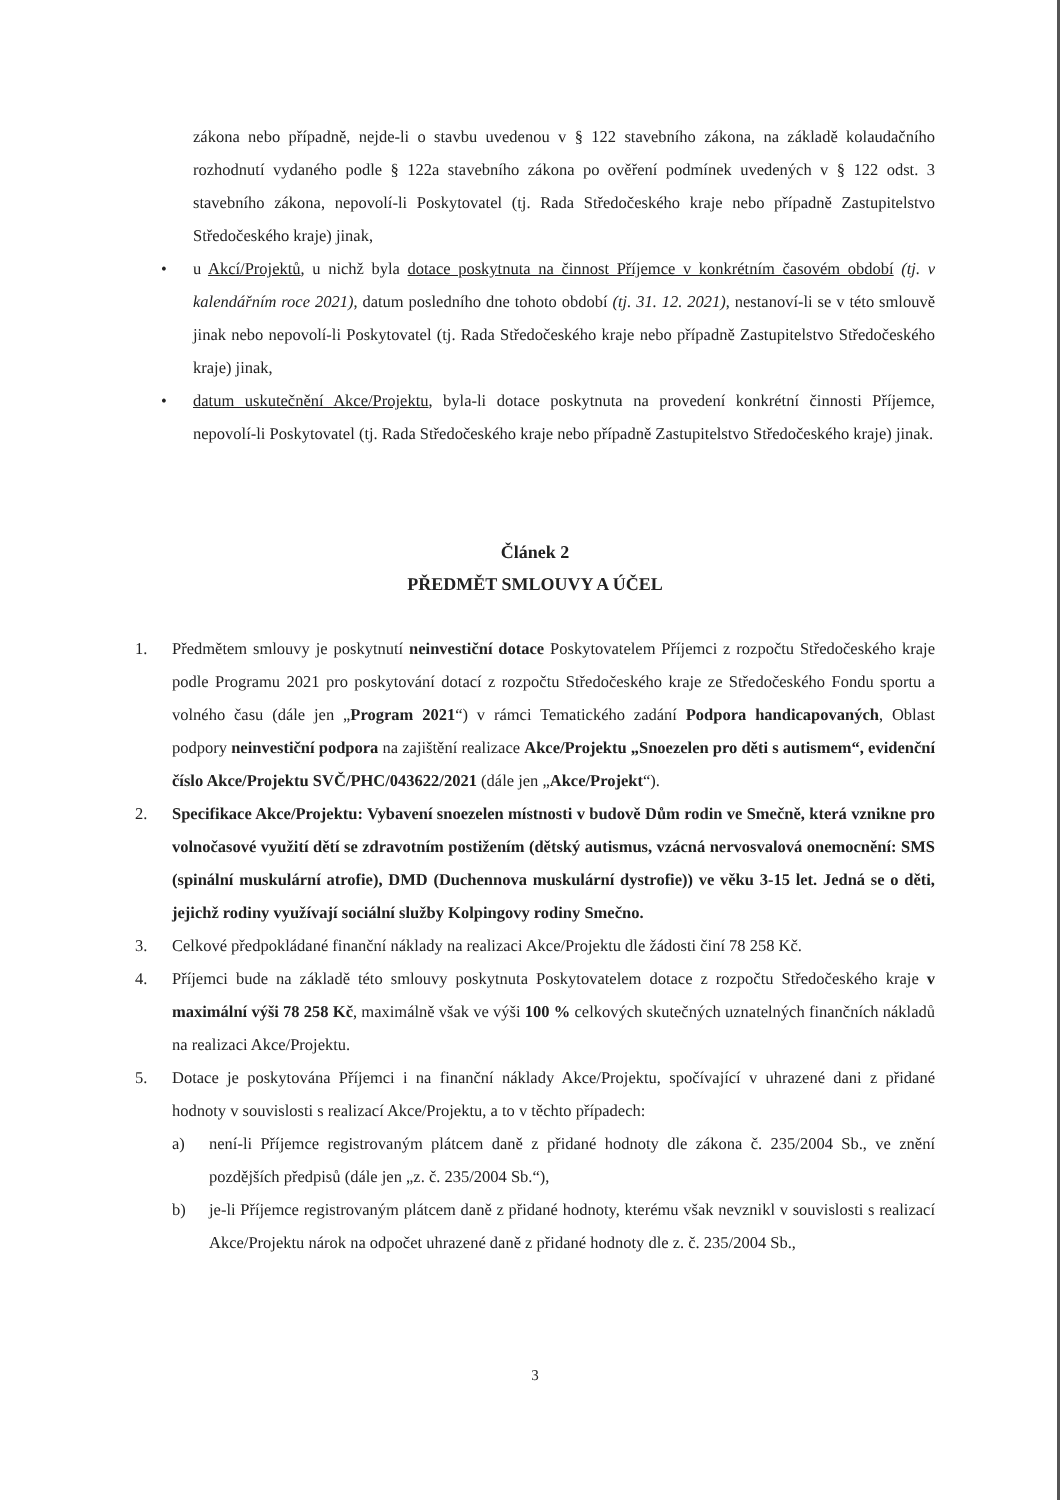zákona nebo případně, nejde-li o stavbu uvedenou v § 122 stavebního zákona, na základě kolaudačního rozhodnutí vydaného podle § 122a stavebního zákona po ověření podmínek uvedených v § 122 odst. 3 stavebního zákona, nepovolí-li Poskytovatel (tj. Rada Středočeského kraje nebo případně Zastupitelstvo Středočeského kraje) jinak,
• u Akcí/Projektů, u nichž byla dotace poskytnuta na činnost Příjemce v konkrétním časovém období (tj. v kalendářním roce 2021), datum posledního dne tohoto období (tj. 31. 12. 2021), nestanoví-li se v této smlouvě jinak nebo nepovolí-li Poskytovatel (tj. Rada Středočeského kraje nebo případně Zastupitelstvo Středočeského kraje) jinak,
• datum uskutečnění Akce/Projektu, byla-li dotace poskytnuta na provedení konkrétní činnosti Příjemce, nepovolí-li Poskytovatel (tj. Rada Středočeského kraje nebo případně Zastupitelstvo Středočeského kraje) jinak.
Článek 2
PŘEDMĚT SMLOUVY A ÚČEL
1. Předmětem smlouvy je poskytnutí neinvestiční dotace Poskytovatelem Příjemci z rozpočtu Středočeského kraje podle Programu 2021 pro poskytování dotací z rozpočtu Středočeského kraje ze Středočeského Fondu sportu a volného času (dále jen „Program 2021“) v rámci Tematického zadání Podpora handicapovaných, Oblast podpory neinvestiční podpora na zajištění realizace Akce/Projektu „Snoezelen pro děti s autismem“, evidenční číslo Akce/Projektu SVČ/PHC/043622/2021 (dále jen „Akce/Projekt“).
2. Specifikace Akce/Projektu: Vybavení snoezelen místnosti v budově Dům rodin ve Smečně, která vznikne pro volnočasové využití dětí se zdravotním postižením (dětský autismus, vzácná nervosvalová onemocnění: SMS (spinální muskulární atrofie), DMD (Duchennova muskulární dystrofie)) ve věku 3-15 let. Jedná se o děti, jejichž rodiny využívají sociální služby Kolpingovy rodiny Smečno.
3. Celkové předpokládané finanční náklady na realizaci Akce/Projektu dle žádosti činí 78 258 Kč.
4. Příjemci bude na základě této smlouvy poskytnuta Poskytovatelem dotace z rozpočtu Středočeského kraje v maximální výši 78 258 Kč, maximálně však ve výši 100 % celkových skutečných uznatelných finančních nákladů na realizaci Akce/Projektu.
5. Dotace je poskytována Příjemci i na finanční náklady Akce/Projektu, spočívající v uhrazené dani z přidané hodnoty v souvislosti s realizací Akce/Projektu, a to v těchto případech:
a) není-li Příjemce registrovaným plátcem daně z přidané hodnoty dle zákona č. 235/2004 Sb., ve znění pozdějších předpisů (dále jen „z. č. 235/2004 Sb.“),
b) je-li Příjemce registrovaným plátcem daně z přidané hodnoty, kterému však nevznikl v souvislosti s realizací Akce/Projektu nárok na odpočet uhrazené daně z přidané hodnoty dle z. č. 235/2004 Sb.,
3